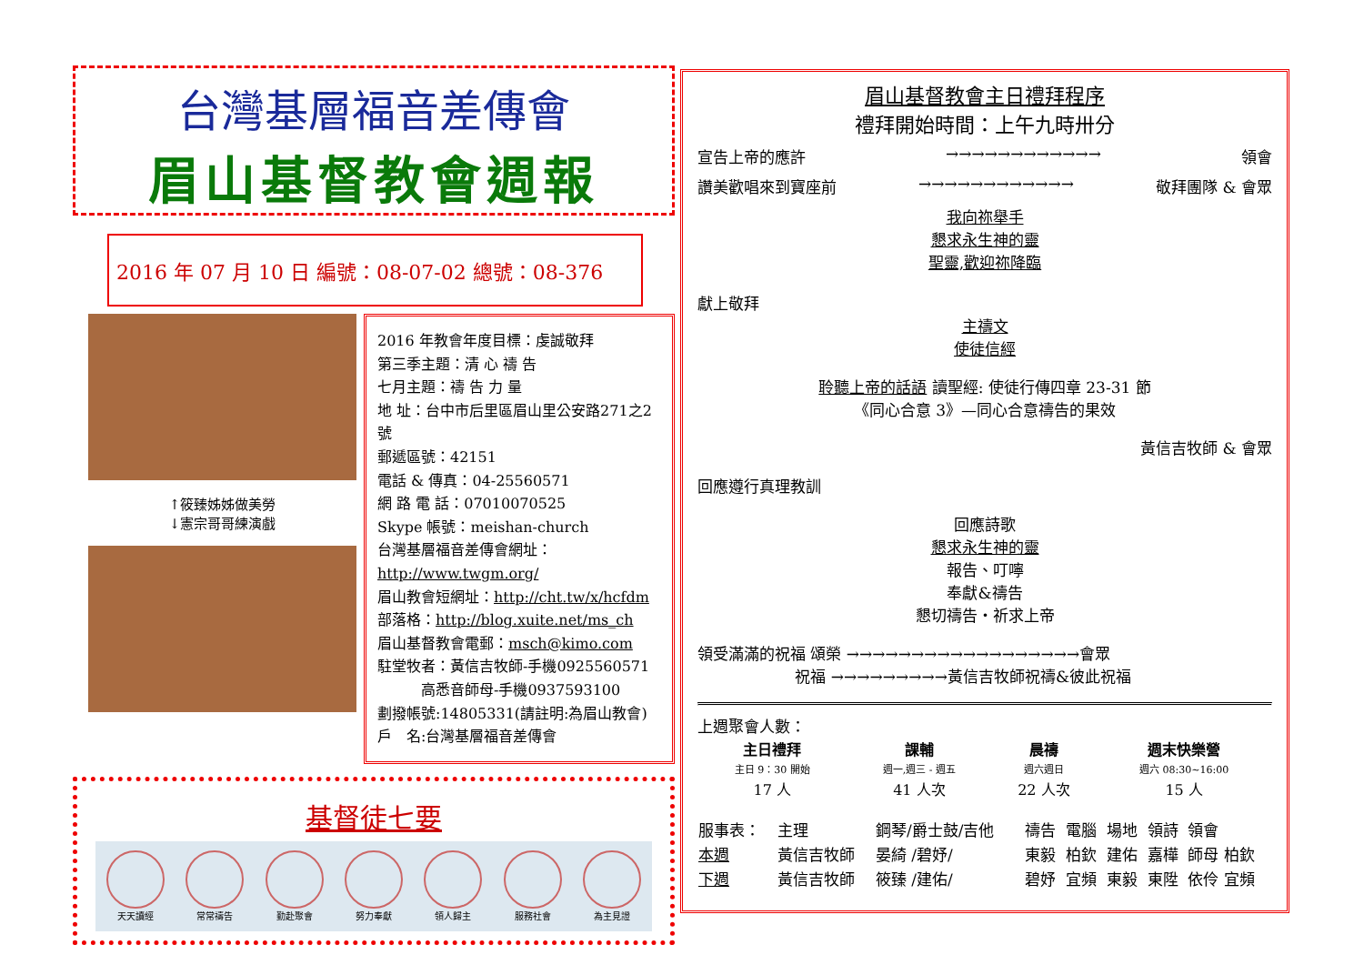台灣基層福音差傳會
眉山基督教會週報
2016 年 07 月 10 日 編號：08-07-02 總號：08-376
↑筱臻姊姊做美勞
↓憲宗哥哥練演戲
2016 年教會年度目標：虔誠敬拜
第三季主題：清 心 禱 告
七月主題：禱 告 力 量
地 址：台中市后里區眉山里公安路271之2號
郵遞區號：42151
電話 & 傳真：04-25560571
網 路 電 話：07010070525
Skype 帳號：meishan-church
台灣基層福音差傳會網址：http://www.twgm.org/
眉山教會短網址：http://cht.tw/x/hcfdm
部落格：http://blog.xuite.net/ms_ch
眉山基督教會電郵：msch@kimo.com
駐堂牧者：黃信吉牧師-手機0925560571
　　　高悉音師母-手機0937593100
劃撥帳號:14805331(請註明:為眉山教會)
戶　名:台灣基層福音差傳會
基督徒七要
天天讀經 常常禱告 勤赴聚會 努力奉獻 領人歸主 服務社會 為主見證
眉山基督教會主日禮拜程序
禮拜開始時間：上午九時卅分
宣告上帝的應許 →→→→→→→→→→→→ 領會
讚美歡唱來到寶座前 →→→→→→→→→→→→ 敬拜團隊 & 會眾
我向祢舉手
懇求永生神的靈
聖靈,歡迎祢降臨
獻上敬拜
主禱文
使徒信經
聆聽上帝的話語 讀聖經: 使徒行傳四章 23-31 節
《同心合意 3》—同心合意禱告的果效
黃信吉牧師 & 會眾
回應遵行真理教訓
回應詩歌
懇求永生神的靈
報告、叮嚀
奉獻&禱告
懇切禱告・祈求上帝
領受滿滿的祝福 頌榮 →→→→→→→→→→→→→→→→→→會眾
　　　　　　 祝福 →→→→→→→→→黃信吉牧師祝禱&彼此祝福
上週聚會人數：
| 主日禮拜 | 課輔 | 晨禱 | 週末快樂營 |
| --- | --- | --- | --- |
| 主日 9：30 開始 | 週一,週三 - 週五 | 週六週日 | 週六 08:30~16:00 |
| 17 人 | 41 人次 | 22 人次 | 15 人 |
| 服事表： | 主理 | 鋼琴/爵士鼓/吉他 | 禱告 | 電腦 | 場地 | 領詩 | 領會 |
| 本週 | 黃信吉牧師 | 晏綺 /碧妤/ | 東毅 | 柏欽 | 建佑 | 嘉樺 | 師母 柏欽 |
| 下週 | 黃信吉牧師 | 筱臻 /建佑/ | 碧妤 | 宜頻 | 東毅 | 東陞 | 依伶 宜頻 |